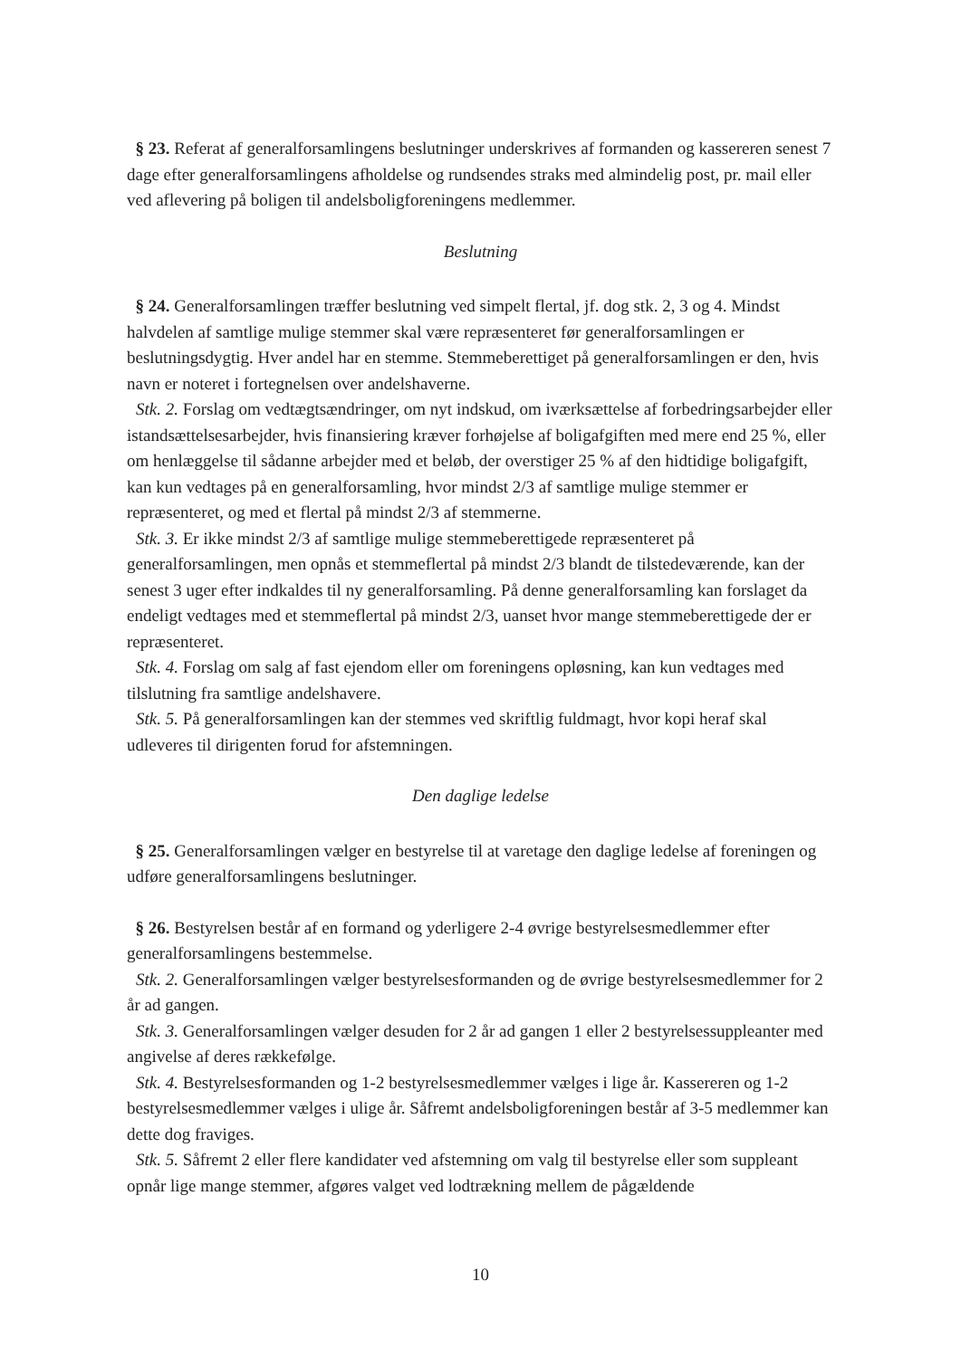§ 23. Referat af generalforsamlingens beslutninger underskrives af formanden og kassereren senest 7 dage efter generalforsamlingens afholdelse og rundsendes straks med almindelig post, pr. mail eller ved aflevering på boligen til andelsboligforeningens medlemmer.
Beslutning
§ 24. Generalforsamlingen træffer beslutning ved simpelt flertal, jf. dog stk. 2, 3 og 4. Mindst halvdelen af samtlige mulige stemmer skal være repræsenteret før generalforsamlingen er beslutningsdygtig. Hver andel har en stemme. Stemmeberettiget på generalforsamlingen er den, hvis navn er noteret i fortegnelsen over andelshaverne.
Stk. 2. Forslag om vedtægtsændringer, om nyt indskud, om iværksættelse af forbedringsarbejder eller istandsættelsesarbejder, hvis finansiering kræver forhøjelse af boligafgiften med mere end 25 %, eller om henlæggelse til sådanne arbejder med et beløb, der overstiger 25 % af den hidtidige boligafgift, kan kun vedtages på en generalforsamling, hvor mindst 2/3 af samtlige mulige stemmer er repræsenteret, og med et flertal på mindst 2/3 af stemmerne.
Stk. 3. Er ikke mindst 2/3 af samtlige mulige stemmeberettigede repræsenteret på generalforsamlingen, men opnås et stemmeflertal på mindst 2/3 blandt de tilstedeværende, kan der senest 3 uger efter indkaldes til ny generalforsamling. På denne generalforsamling kan forslaget da endeligt vedtages med et stemmeflertal på mindst 2/3, uanset hvor mange stemmeberettigede der er repræsenteret.
Stk. 4. Forslag om salg af fast ejendom eller om foreningens opløsning, kan kun vedtages med tilslutning fra samtlige andelshavere.
Stk. 5. På generalforsamlingen kan der stemmes ved skriftlig fuldmagt, hvor kopi heraf skal udleveres til dirigenten forud for afstemningen.
Den daglige ledelse
§ 25. Generalforsamlingen vælger en bestyrelse til at varetage den daglige ledelse af foreningen og udføre generalforsamlingens beslutninger.
§ 26. Bestyrelsen består af en formand og yderligere 2-4 øvrige bestyrelsesmedlemmer efter generalforsamlingens bestemmelse.
Stk. 2. Generalforsamlingen vælger bestyrelsesformanden og de øvrige bestyrelsesmedlemmer for 2 år ad gangen.
Stk. 3. Generalforsamlingen vælger desuden for 2 år ad gangen 1 eller 2 bestyrelsessuppleanter med angivelse af deres rækkefølge.
Stk. 4. Bestyrelsesformanden og 1-2 bestyrelsesmedlemmer vælges i lige år. Kassereren og 1-2 bestyrelsesmedlemmer vælges i ulige år. Såfremt andelsboligforeningen består af 3-5 medlemmer kan dette dog fraviges.
Stk. 5. Såfremt 2 eller flere kandidater ved afstemning om valg til bestyrelse eller som suppleant opnår lige mange stemmer, afgøres valget ved lodtrækning mellem de pågældende
10